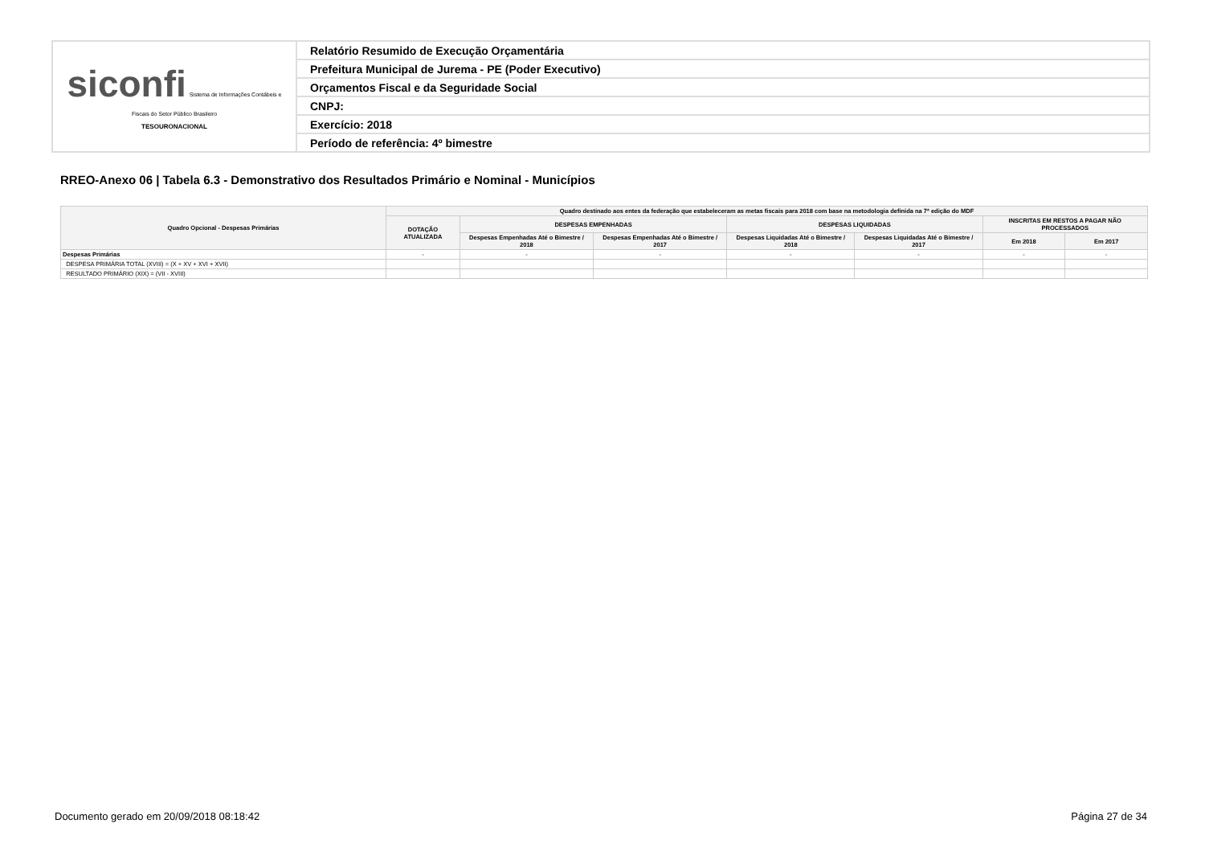| siconfi Sistema de Informações Contábeis e Fiscais do Setor Público Brasileiro TESOURONACIONAL | Relatório Resumido de Execução Orçamentária |
| | Prefeitura Municipal de Jurema - PE (Poder Executivo) |
| | Orçamentos Fiscal e da Seguridade Social |
| | CNPJ: |
| | Exercício: 2018 |
| | Período de referência: 4º bimestre |
RREO-Anexo 06 | Tabela 6.3 - Demonstrativo dos Resultados Primário e Nominal - Municípios
| Quadro Opcional - Despesas Primárias | Quadro destinado aos entes da federação que estabeleceram as metas fiscais para 2018 com base na metodologia definida na 7ª edição do MDF | | | | | | |
| --- | --- | --- | --- | --- | --- | --- | --- |
| | DOTAÇÃO ATUALIZADA | DESPESAS EMPENHADAS | | DESPESAS LIQUIDADAS | | INSCRITAS EM RESTOS A PAGAR NÃO PROCESSADOS | |
| | | Despesas Empenhadas Até o Bimestre / 2018 | Despesas Empenhadas Até o Bimestre / 2017 | Despesas Liquidadas Até o Bimestre / 2018 | Despesas Liquidadas Até o Bimestre / 2017 | Em 2018 | Em 2017 |
| Despesas Primárias | - | - | - | - | - | - | - |
| DESPESA PRIMÁRIA TOTAL (XVIII) = (X + XV + XVI + XVII) | | | | | | | |
| RESULTADO PRIMÁRIO (XIX) = (VII - XVIII) | | | | | | | |
Documento gerado em 20/09/2018 08:18:42 Página 27 de 34